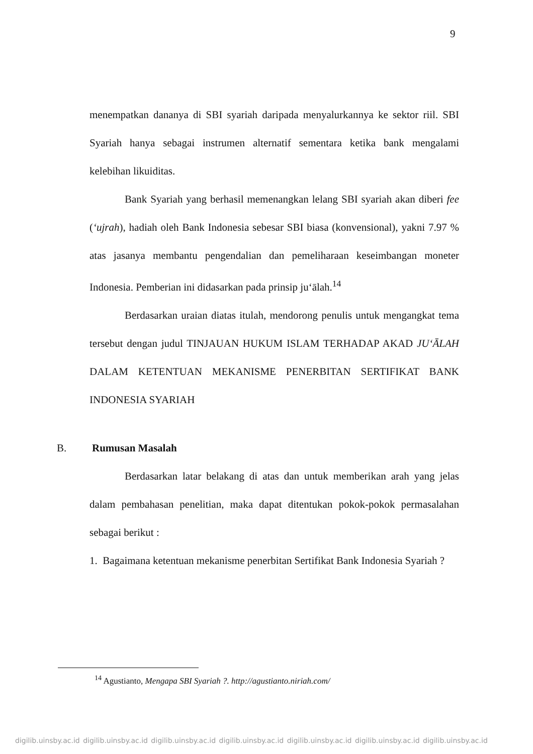9
menempatkan dananya di SBI syariah daripada menyalurkannya ke sektor riil. SBI Syariah hanya sebagai instrumen alternatif sementara ketika bank mengalami kelebihan likuiditas.
Bank Syariah yang berhasil memenangkan lelang SBI syariah akan diberi fee (‘ujrah), hadiah oleh Bank Indonesia sebesar SBI biasa (konvensional), yakni 7.97 % atas jasanya membantu pengendalian dan pemeliharaan keseimbangan moneter Indonesia. Pemberian ini didasarkan pada prinsip ju‘ālah.<sup>14</sup>
Berdasarkan uraian diatas itulah, mendorong penulis untuk mengangkat tema tersebut dengan judul TINJAUAN HUKUM ISLAM TERHADAP AKAD JU‘ĀLAH DALAM KETENTUAN MEKANISME PENERBITAN SERTIFIKAT BANK INDONESIA SYARIAH
B. Rumusan Masalah
Berdasarkan latar belakang di atas dan untuk memberikan arah yang jelas dalam pembahasan penelitian, maka dapat ditentukan pokok-pokok permasalahan sebagai berikut :
1. Bagaimana ketentuan mekanisme penerbitan Sertifikat Bank Indonesia Syariah ?
<sup>14</sup> Agustianto, Mengapa SBI Syariah ?. http://agustianto.niriah.com/
digilib.uinsby.ac.id digilib.uinsby.ac.id digilib.uinsby.ac.id digilib.uinsby.ac.id digilib.uinsby.ac.id digilib.uinsby.ac.id digilib.uinsby.ac.id